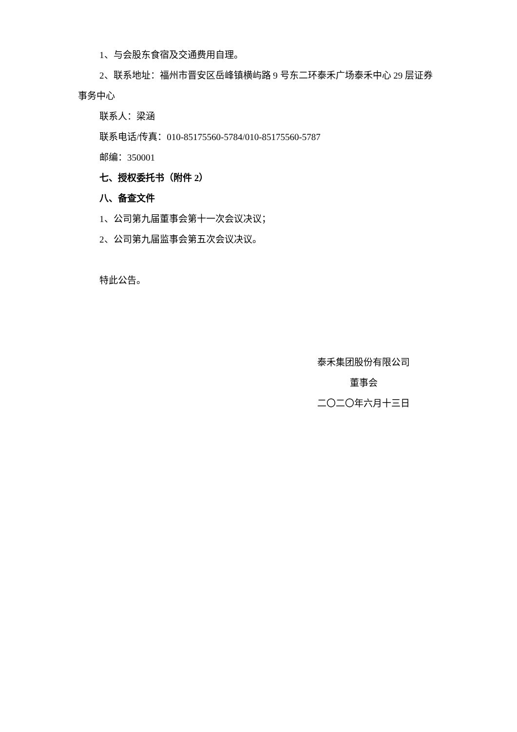1、与会股东食宿及交通费用自理。
2、联系地址：福州市晋安区岳峰镇横屿路 9 号东二环泰禾广场泰禾中心 29 层证券事务中心
联系人：梁涵
联系电话/传真：010-85175560-5784/010-85175560-5787
邮编：350001
七、授权委托书（附件 2）
八、备查文件
1、公司第九届董事会第十一次会议决议；
2、公司第九届监事会第五次会议决议。
特此公告。
泰禾集团股份有限公司
董事会
二〇二〇年六月十三日